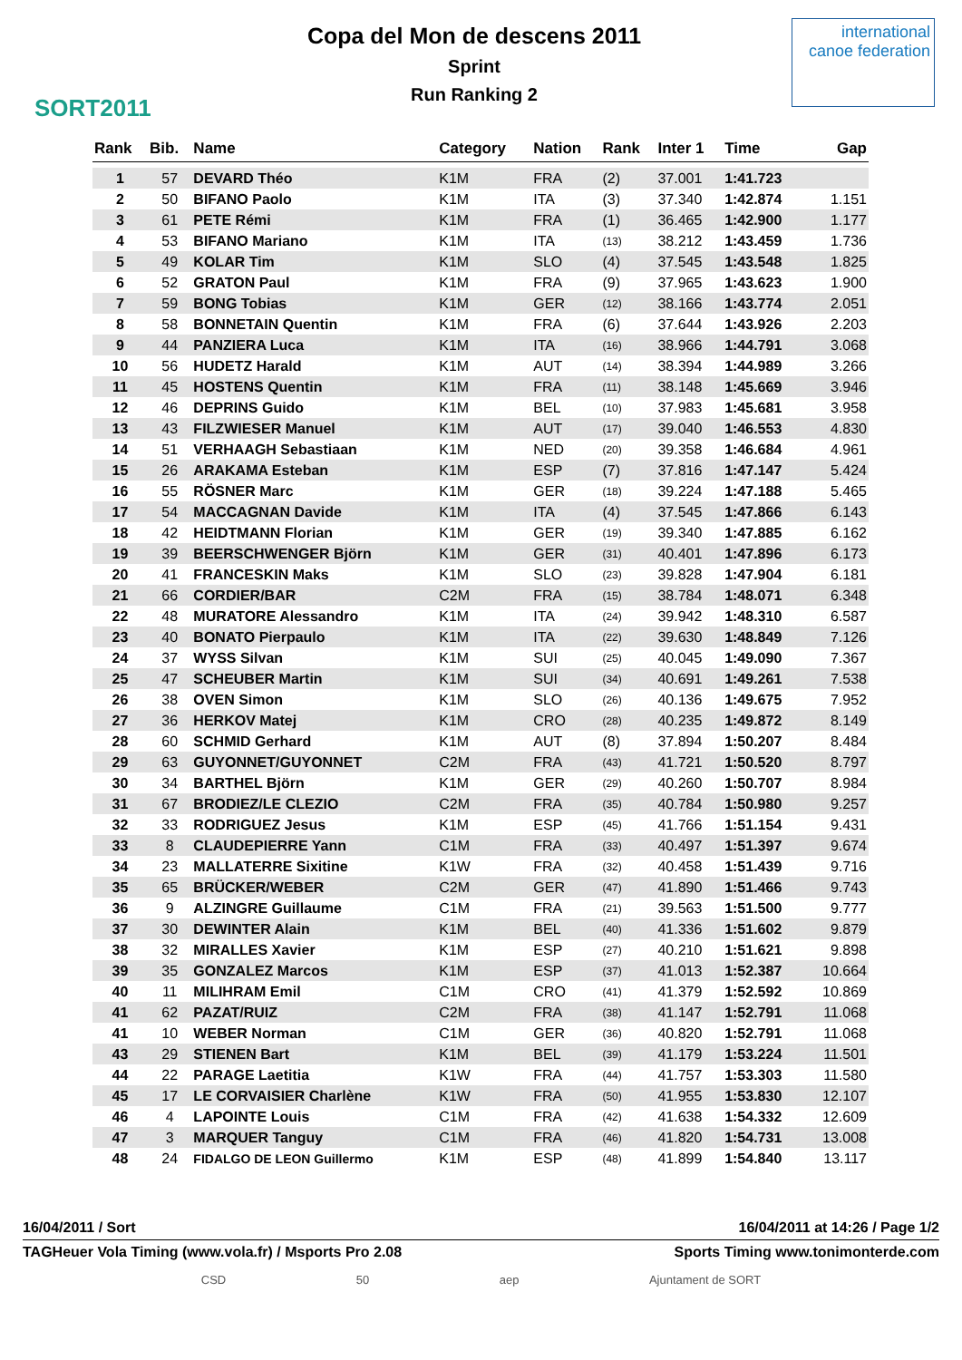SORT2011
Copa del Mon de descens 2011
Sprint
Run Ranking 2
international canoe federation
| Rank | Bib. | Name | Category | Nation | Rank | Inter 1 | Time | Gap |
| --- | --- | --- | --- | --- | --- | --- | --- | --- |
| 1 | 57 | DEVARD Théo | K1M | FRA | (2) | 37.001 | 1:41.723 | |
| 2 | 50 | BIFANO Paolo | K1M | ITA | (3) | 37.340 | 1:42.874 | 1.151 |
| 3 | 61 | PETE Rémi | K1M | FRA | (1) | 36.465 | 1:42.900 | 1.177 |
| 4 | 53 | BIFANO Mariano | K1M | ITA | (13) | 38.212 | 1:43.459 | 1.736 |
| 5 | 49 | KOLAR Tim | K1M | SLO | (4) | 37.545 | 1:43.548 | 1.825 |
| 6 | 52 | GRATON Paul | K1M | FRA | (9) | 37.965 | 1:43.623 | 1.900 |
| 7 | 59 | BONG Tobias | K1M | GER | (12) | 38.166 | 1:43.774 | 2.051 |
| 8 | 58 | BONNETAIN Quentin | K1M | FRA | (6) | 37.644 | 1:43.926 | 2.203 |
| 9 | 44 | PANZIERA Luca | K1M | ITA | (16) | 38.966 | 1:44.791 | 3.068 |
| 10 | 56 | HUDETZ Harald | K1M | AUT | (14) | 38.394 | 1:44.989 | 3.266 |
| 11 | 45 | HOSTENS Quentin | K1M | FRA | (11) | 38.148 | 1:45.669 | 3.946 |
| 12 | 46 | DEPRINS Guido | K1M | BEL | (10) | 37.983 | 1:45.681 | 3.958 |
| 13 | 43 | FILZWIESER Manuel | K1M | AUT | (17) | 39.040 | 1:46.553 | 4.830 |
| 14 | 51 | VERHAAGH Sebastiaan | K1M | NED | (20) | 39.358 | 1:46.684 | 4.961 |
| 15 | 26 | ARAKAMA Esteban | K1M | ESP | (7) | 37.816 | 1:47.147 | 5.424 |
| 16 | 55 | RÖSNER Marc | K1M | GER | (18) | 39.224 | 1:47.188 | 5.465 |
| 17 | 54 | MACCAGNAN Davide | K1M | ITA | (4) | 37.545 | 1:47.866 | 6.143 |
| 18 | 42 | HEIDTMANN Florian | K1M | GER | (19) | 39.340 | 1:47.885 | 6.162 |
| 19 | 39 | BEERSCHWENGER Björn | K1M | GER | (31) | 40.401 | 1:47.896 | 6.173 |
| 20 | 41 | FRANCESKIN Maks | K1M | SLO | (23) | 39.828 | 1:47.904 | 6.181 |
| 21 | 66 | CORDIER/BAR | C2M | FRA | (15) | 38.784 | 1:48.071 | 6.348 |
| 22 | 48 | MURATORE Alessandro | K1M | ITA | (24) | 39.942 | 1:48.310 | 6.587 |
| 23 | 40 | BONATO Pierpaulo | K1M | ITA | (22) | 39.630 | 1:48.849 | 7.126 |
| 24 | 37 | WYSS Silvan | K1M | SUI | (25) | 40.045 | 1:49.090 | 7.367 |
| 25 | 47 | SCHEUBER Martin | K1M | SUI | (34) | 40.691 | 1:49.261 | 7.538 |
| 26 | 38 | OVEN Simon | K1M | SLO | (26) | 40.136 | 1:49.675 | 7.952 |
| 27 | 36 | HERKOV Matej | K1M | CRO | (28) | 40.235 | 1:49.872 | 8.149 |
| 28 | 60 | SCHMID Gerhard | K1M | AUT | (8) | 37.894 | 1:50.207 | 8.484 |
| 29 | 63 | GUYONNET/GUYONNET | C2M | FRA | (43) | 41.721 | 1:50.520 | 8.797 |
| 30 | 34 | BARTHEL Björn | K1M | GER | (29) | 40.260 | 1:50.707 | 8.984 |
| 31 | 67 | BRODIEZ/LE CLEZIO | C2M | FRA | (35) | 40.784 | 1:50.980 | 9.257 |
| 32 | 33 | RODRIGUEZ Jesus | K1M | ESP | (45) | 41.766 | 1:51.154 | 9.431 |
| 33 | 8 | CLAUDEPIERRE Yann | C1M | FRA | (33) | 40.497 | 1:51.397 | 9.674 |
| 34 | 23 | MALLATERRE Sixitine | K1W | FRA | (32) | 40.458 | 1:51.439 | 9.716 |
| 35 | 65 | BRÜCKER/WEBER | C2M | GER | (47) | 41.890 | 1:51.466 | 9.743 |
| 36 | 9 | ALZINGRE Guillaume | C1M | FRA | (21) | 39.563 | 1:51.500 | 9.777 |
| 37 | 30 | DEWINTER Alain | K1M | BEL | (40) | 41.336 | 1:51.602 | 9.879 |
| 38 | 32 | MIRALLES Xavier | K1M | ESP | (27) | 40.210 | 1:51.621 | 9.898 |
| 39 | 35 | GONZALEZ Marcos | K1M | ESP | (37) | 41.013 | 1:52.387 | 10.664 |
| 40 | 11 | MILIHRAM Emil | C1M | CRO | (41) | 41.379 | 1:52.592 | 10.869 |
| 41 | 62 | PAZAT/RUIZ | C2M | FRA | (38) | 41.147 | 1:52.791 | 11.068 |
| 41 | 10 | WEBER Norman | C1M | GER | (36) | 40.820 | 1:52.791 | 11.068 |
| 43 | 29 | STIENEN Bart | K1M | BEL | (39) | 41.179 | 1:53.224 | 11.501 |
| 44 | 22 | PARAGE Laetitia | K1W | FRA | (44) | 41.757 | 1:53.303 | 11.580 |
| 45 | 17 | LE CORVAISIER Charlène | K1W | FRA | (50) | 41.955 | 1:53.830 | 12.107 |
| 46 | 4 | LAPOINTE Louis | C1M | FRA | (42) | 41.638 | 1:54.332 | 12.609 |
| 47 | 3 | MARQUER Tanguy | C1M | FRA | (46) | 41.820 | 1:54.731 | 13.008 |
| 48 | 24 | FIDALGO DE LEON Guillermo | K1M | ESP | (48) | 41.899 | 1:54.840 | 13.117 |
16/04/2011 / Sort 16/04/2011 at 14:26 / Page 1/2
TAGHeuer Vola Timing (www.vola.fr) / Msports Pro 2.08 Sports Timing www.tonimonterde.com
CSD 50 aep Ajuntament de SORT